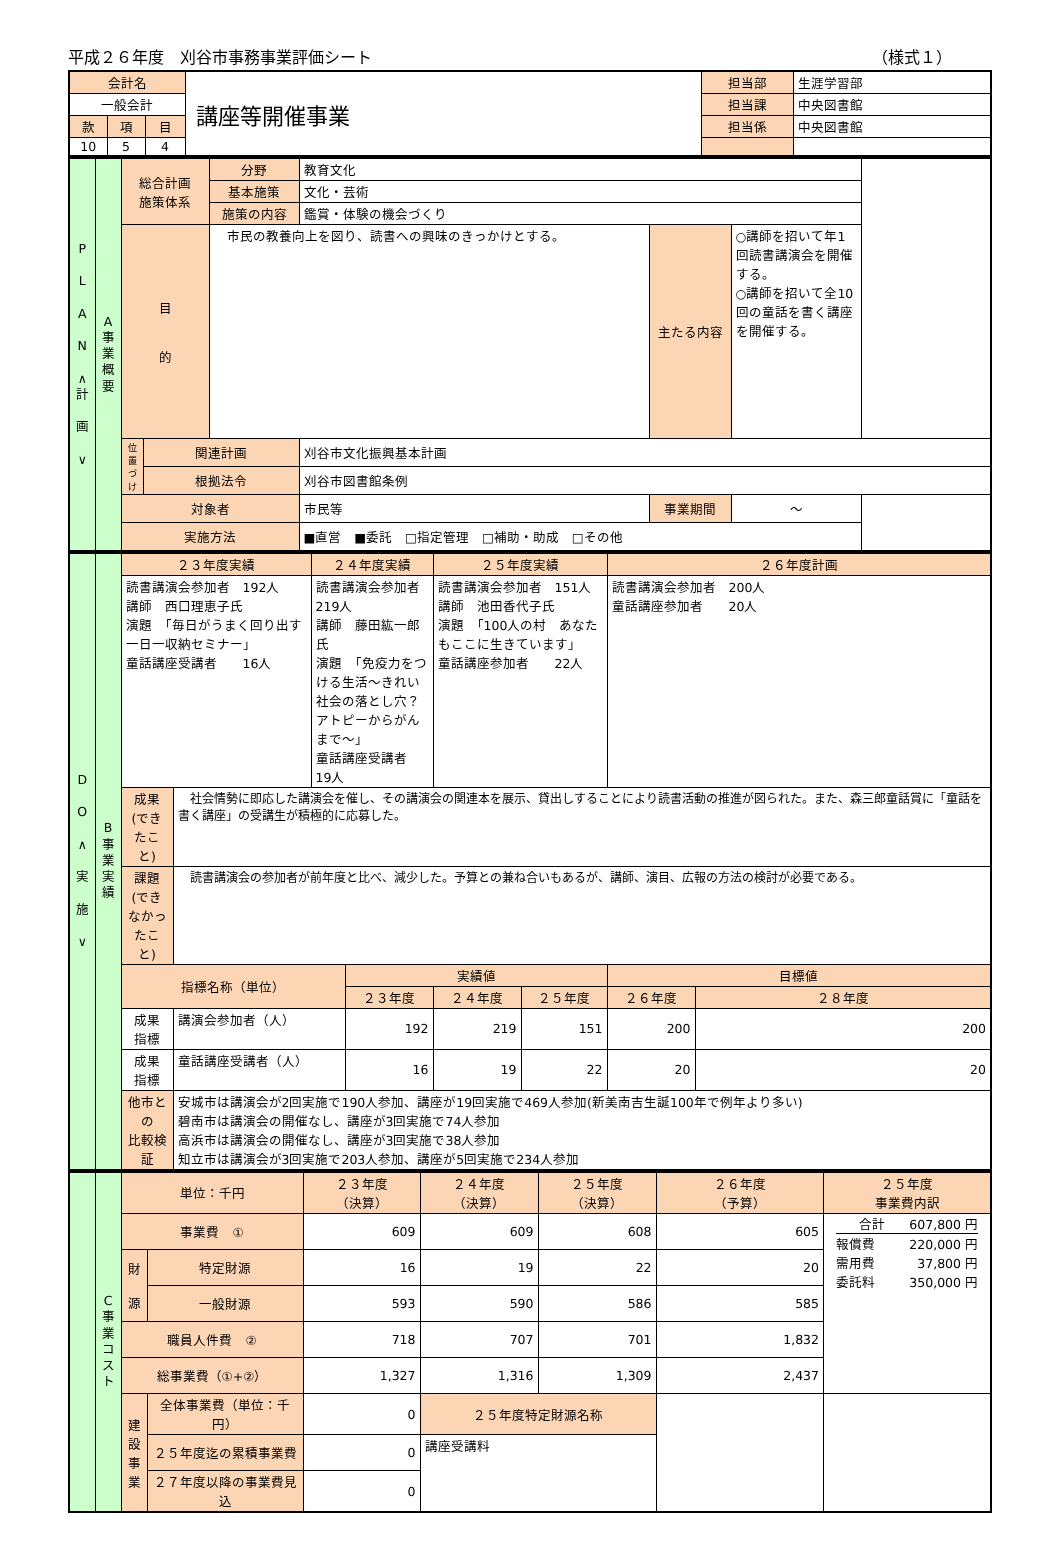平成２６年度　刈谷市事務事業評価シート （様式１）
| 会計名 | | | 講座等開催事業 | 担当部 | 生涯学習部 |
| 一般会計 | | | | 担当課 | 中央図書館 |
| 款 | 項 | 目 | | 担当係 | 中央図書館 |
| 10 | 5 | 4 | | | |
| P L A N ∧ 計 画 ∨ | A 事 業 概 要 | 総合計画 施策体系 | | 分野 | 教育文化 | | |
| | | | | 基本施策 | 文化・芸術 | | |
| | | | | 施策の内容 | 鑑賞・体験の機会づくり | | |
| | | 目 的 | | 市民の教養向上を図り、読書への興味のきっかけとする。 | | 主たる内容 | ○講師を招いて年1回読書講演会を開催する。 ○講師を招いて全10回の童話を書く講座を開催する。 |
| | | 位置づけ | 関連計画 | | 刈谷市文化振興基本計画 | | |
| | | | 根拠法令 | | 刈谷市図書館条例 | | |
| | | 対象者 | | | 市民等 | 事業期間 | ～ |
| | | 実施方法 | | | ■直営 ■委託 □指定管理 □補助・助成 □その他 | | |
| D O ∧ 実 施 ∨ | B 事 業 実 績 | ２３年度実績 | | ２４年度実績 | | ２５年度実績 | | ２６年度計画 | |
| | | 読書講演会参加者 192人 講師 西口理恵子氏 演題 「毎日がうまく回り出す一日一収納セミナー」 童話講座受講者 16人 | | 読書講演会参加者 219人 講師 藤田紘一郎氏 演題 「免疫力をつける生活～きれい社会の落とし穴？アトピーからがんまで～」 童話講座受講者 19人 | | 読書講演会参加者 151人 講師 池田香代子氏 演題 「100人の村 あなたもここに生きています」 童話講座参加者 22人 | | 読書講演会参加者 200人 童話講座参加者 20人 | |
| | | 成果 (できたこと) | 社会情勢に即応した講演会を催し、その講演会の関連本を展示、貸出しすることにより読書活動の推進が図られた。また、森三郎童話賞に「童話を書く講座」の受講生が積極的に応募した。 | | | | | | |
| | | 課題 (できなかったこと) | 読書講演会の参加者が前年度と比べ、減少した。予算との兼ね合いもあるが、講師、演目、広報の方法の検討が必要である。 | | | | | | |
| | | 指標名称（単位） | | | 実績値 | | | 目標値 | |
| | | | | | ２３年度 | ２４年度 | ２５年度 | ２６年度 | ２８年度 |
| | | 成果 指標 | 講演会参加者（人） | | 192 | 219 | 151 | 200 | 200 |
| | | 成果 指標 | 童話講座受講者（人） | | 16 | 19 | 22 | 20 | 20 |
| | | 他市との 比較検証 | 安城市は講演会が2回実施で190人参加、講座が19回実施で469人参加(新美南吉生誕100年で例年より多い) 碧南市は講演会の開催なし、講座が3回実施で74人参加 高浜市は講演会の開催なし、講座が3回実施で38人参加 知立市は講演会が3回実施で203人参加、講座が5回実施で234人参加 | | | | | | |
| | C 事 業 コ ス ト | 単位：千円 | | ２３年度 （決算） | ２４年度 （決算） | ２５年度 （決算） | ２６年度 （予算） | ２５年度 事業費内訳 |
| | | 事業費 ① | | 609 | 609 | 608 | 605 | / 合計 / 607,800 円 / / 報償費 / 220,000 円 / / 需用費 / 37,800 円 / / 委託料 / 350,000 円 / |
| | | 財 源 | 特定財源 | 16 | 19 | 22 | 20 | |
| | | | 一般財源 | 593 | 590 | 586 | 585 | |
| | | 職員人件費 ② | | 718 | 707 | 701 | 1,832 | |
| | | 総事業費（①+②） | | 1,327 | 1,316 | 1,309 | 2,437 | |
| | | 建設事業 | 全体事業費（単位：千円） | 0 | ２５年度特定財源名称 | | | |
| | | | ２５年度迄の累積事業費 | 0 | 講座受講料 | | | |
| | | | ２７年度以降の事業費見込 | 0 | | | | |